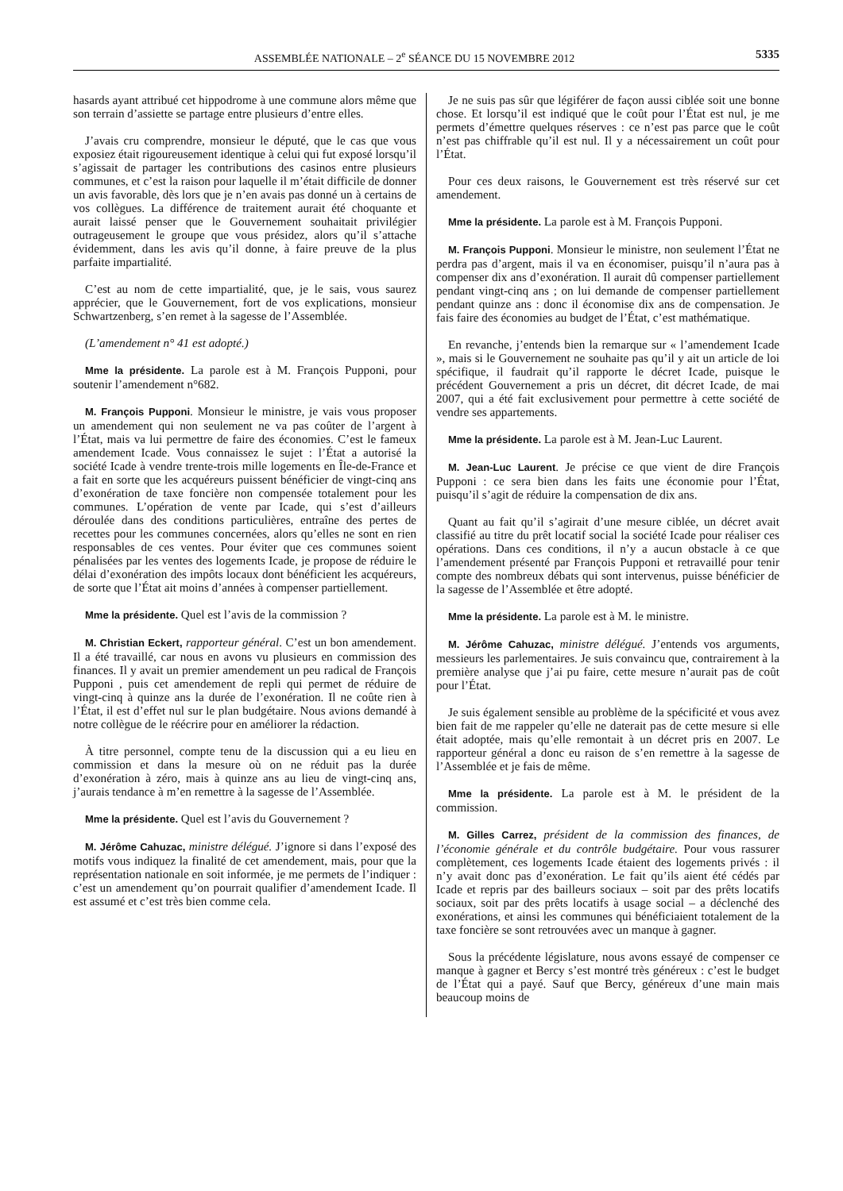ASSEMBLÉE NATIONALE – 2<sup>e</sup> SÉANCE DU 15 NOVEMBRE 2012 5335
hasards ayant attribué cet hippodrome à une commune alors même que son terrain d’assiette se partage entre plusieurs d’entre elles.
J’avais cru comprendre, monsieur le député, que le cas que vous exposiez était rigoureusement identique à celui qui fut exposé lorsqu’il s’agissait de partager les contributions des casinos entre plusieurs communes, et c’est la raison pour laquelle il m’était difficile de donner un avis favorable, dès lors que je n’en avais pas donné un à certains de vos collègues. La différence de traitement aurait été choquante et aurait laissé penser que le Gouvernement souhaitait privilégier outrageusement le groupe que vous présidez, alors qu’il s’attache évidemment, dans les avis qu’il donne, à faire preuve de la plus parfaite impartialité.
C’est au nom de cette impartialité, que, je le sais, vous saurez apprécier, que le Gouvernement, fort de vos explications, monsieur Schwartzenberg, s’en remet à la sagesse de l’Assemblée.
(L’amendement n° 41 est adopté.)
Mme la présidente. La parole est à M. François Pupponi, pour soutenir l’amendement n°682.
M. François Pupponi. Monsieur le ministre, je vais vous proposer un amendement qui non seulement ne va pas coûter de l’argent à l’État, mais va lui permettre de faire des économies. C’est le fameux amendement Icade. Vous connaissez le sujet : l’État a autorisé la société Icade à vendre trente-trois mille logements en Île-de-France et a fait en sorte que les acquéreurs puissent bénéficier de vingt-cinq ans d’exonération de taxe foncière non compensée totalement pour les communes. L’opération de vente par Icade, qui s’est d’ailleurs déroulée dans des conditions particulières, entraîne des pertes de recettes pour les communes concernées, alors qu’elles ne sont en rien responsables de ces ventes. Pour éviter que ces communes soient pénalisées par les ventes des logements Icade, je propose de réduire le délai d’exonération des impôts locaux dont bénéficient les acquéreurs, de sorte que l’État ait moins d’années à compenser partiellement.
Mme la présidente. Quel est l’avis de la commission ?
M. Christian Eckert, rapporteur général. C’est un bon amendement. Il a été travaillé, car nous en avons vu plusieurs en commission des finances. Il y avait un premier amendement un peu radical de François Pupponi , puis cet amendement de repli qui permet de réduire de vingt-cinq à quinze ans la durée de l’exonération. Il ne coûte rien à l’État, il est d’effet nul sur le plan budgétaire. Nous avions demandé à notre collègue de le réécrire pour en améliorer la rédaction.
À titre personnel, compte tenu de la discussion qui a eu lieu en commission et dans la mesure où on ne réduit pas la durée d’exonération à zéro, mais à quinze ans au lieu de vingt-cinq ans, j’aurais tendance à m’en remettre à la sagesse de l’Assemblée.
Mme la présidente. Quel est l’avis du Gouvernement ?
M. Jérôme Cahuzac, ministre délégué. J’ignore si dans l’exposé des motifs vous indiquez la finalité de cet amendement, mais, pour que la représentation nationale en soit informée, je me permets de l’indiquer : c’est un amendement qu’on pourrait qualifier d’amendement Icade. Il est assumé et c’est très bien comme cela.
Je ne suis pas sûr que légiférer de façon aussi ciblée soit une bonne chose. Et lorsqu’il est indiqué que le coût pour l’État est nul, je me permets d’émettre quelques réserves : ce n’est pas parce que le coût n’est pas chiffrable qu’il est nul. Il y a nécessairement un coût pour l’État.
Pour ces deux raisons, le Gouvernement est très réservé sur cet amendement.
Mme la présidente. La parole est à M. François Pupponi.
M. François Pupponi. Monsieur le ministre, non seulement l’État ne perdra pas d’argent, mais il va en économiser, puisqu’il n’aura pas à compenser dix ans d’exonération. Il aurait dû compenser partiellement pendant vingt-cinq ans ; on lui demande de compenser partiellement pendant quinze ans : donc il économise dix ans de compensation. Je fais faire des économies au budget de l’État, c’est mathématique.
En revanche, j’entends bien la remarque sur « l’amendement Icade », mais si le Gouvernement ne souhaite pas qu’il y ait un article de loi spécifique, il faudrait qu’il rapporte le décret Icade, puisque le précédent Gouvernement a pris un décret, dit décret Icade, de mai 2007, qui a été fait exclusivement pour permettre à cette société de vendre ses appartements.
Mme la présidente. La parole est à M. Jean-Luc Laurent.
M. Jean-Luc Laurent. Je précise ce que vient de dire François Pupponi : ce sera bien dans les faits une économie pour l’État, puisqu’il s’agit de réduire la compensation de dix ans.
Quant au fait qu’il s’agirait d’une mesure ciblée, un décret avait classifié au titre du prêt locatif social la société Icade pour réaliser ces opérations. Dans ces conditions, il n’y a aucun obstacle à ce que l’amendement présenté par François Pupponi et retravaillé pour tenir compte des nombreux débats qui sont intervenus, puisse bénéficier de la sagesse de l’Assemblée et être adopté.
Mme la présidente. La parole est à M. le ministre.
M. Jérôme Cahuzac, ministre délégué. J’entends vos arguments, messieurs les parlementaires. Je suis convaincu que, contrairement à la première analyse que j’ai pu faire, cette mesure n’aurait pas de coût pour l’État.
Je suis également sensible au problème de la spécificité et vous avez bien fait de me rappeler qu’elle ne daterait pas de cette mesure si elle était adoptée, mais qu’elle remontait à un décret pris en 2007. Le rapporteur général a donc eu raison de s’en remettre à la sagesse de l’Assemblée et je fais de même.
Mme la présidente. La parole est à M. le président de la commission.
M. Gilles Carrez, président de la commission des finances, de l’économie générale et du contrôle budgétaire. Pour vous rassurer complètement, ces logements Icade étaient des logements privés : il n’y avait donc pas d’exonération. Le fait qu’ils aient été cédés par Icade et repris par des bailleurs sociaux – soit par des prêts locatifs sociaux, soit par des prêts locatifs à usage social – a déclenché des exonérations, et ainsi les communes qui bénéficiaient totalement de la taxe foncière se sont retrouvées avec un manque à gagner.
Sous la précédente législature, nous avons essayé de compenser ce manque à gagner et Bercy s’est montré très généreux : c’est le budget de l’État qui a payé. Sauf que Bercy, généreux d’une main mais beaucoup moins de